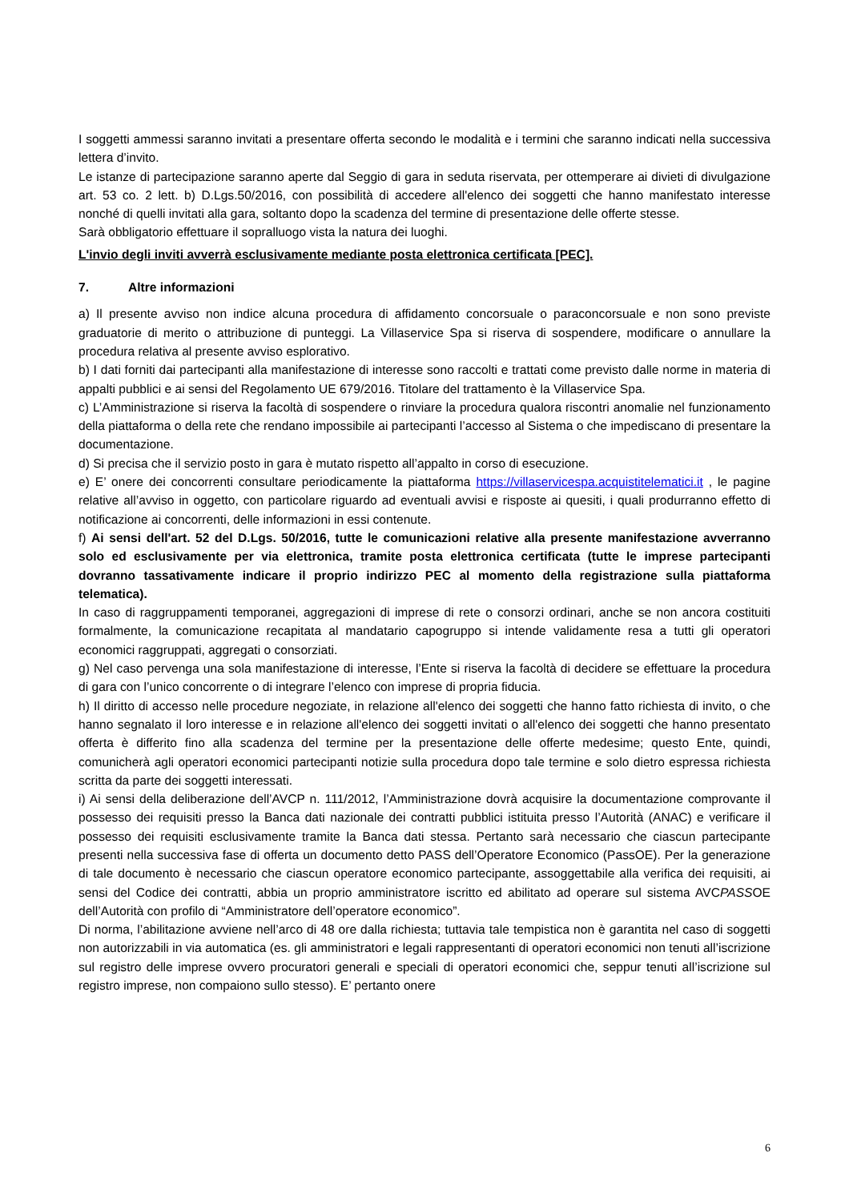I soggetti ammessi saranno invitati a presentare offerta secondo le modalità e i termini che saranno indicati nella successiva lettera d’invito.
Le istanze di partecipazione saranno aperte dal Seggio di gara in seduta riservata, per ottemperare ai divieti di divulgazione art. 53 co. 2 lett. b) D.Lgs.50/2016, con possibilità di accedere all'elenco dei soggetti che hanno manifestato interesse nonché di quelli invitati alla gara, soltanto dopo la scadenza del termine di presentazione delle offerte stesse.
Sarà obbligatorio effettuare il sopralluogo vista la natura dei luoghi.
L'invio degli inviti avverrà esclusivamente mediante posta elettronica certificata [PEC].
7. Altre informazioni
a) Il presente avviso non indice alcuna procedura di affidamento concorsuale o paraconcorsuale e non sono previste graduatorie di merito o attribuzione di punteggi. La Villaservice Spa si riserva di sospendere, modificare o annullare la procedura relativa al presente avviso esplorativo.
b) I dati forniti dai partecipanti alla manifestazione di interesse sono raccolti e trattati come previsto dalle norme in materia di appalti pubblici e ai sensi del Regolamento UE 679/2016. Titolare del trattamento è la Villaservice Spa.
c) L’Amministrazione si riserva la facoltà di sospendere o rinviare la procedura qualora riscontri anomalie nel funzionamento della piattaforma o della rete che rendano impossibile ai partecipanti l’accesso al Sistema o che impediscano di presentare la documentazione.
d) Si precisa che il servizio posto in gara è mutato rispetto all’appalto in corso di esecuzione.
e) E’ onere dei concorrenti consultare periodicamente la piattaforma https://villaservicespa.acquistitelematici.it , le pagine relative all’avviso in oggetto, con particolare riguardo ad eventuali avvisi e risposte ai quesiti, i quali produrranno effetto di notificazione ai concorrenti, delle informazioni in essi contenute.
f) Ai sensi dell'art. 52 del D.Lgs. 50/2016, tutte le comunicazioni relative alla presente manifestazione avverranno solo ed esclusivamente per via elettronica, tramite posta elettronica certificata (tutte le imprese partecipanti dovranno tassativamente indicare il proprio indirizzo PEC al momento della registrazione sulla piattaforma telematica).
In caso di raggruppamenti temporanei, aggregazioni di imprese di rete o consorzi ordinari, anche se non ancora costituiti formalmente, la comunicazione recapitata al mandatario capogruppo si intende validamente resa a tutti gli operatori economici raggruppati, aggregati o consorziati.
g) Nel caso pervenga una sola manifestazione di interesse, l’Ente si riserva la facoltà di decidere se effettuare la procedura di gara con l’unico concorrente o di integrare l’elenco con imprese di propria fiducia.
h) Il diritto di accesso nelle procedure negoziate, in relazione all'elenco dei soggetti che hanno fatto richiesta di invito, o che hanno segnalato il loro interesse e in relazione all'elenco dei soggetti invitati o all'elenco dei soggetti che hanno presentato offerta è differito fino alla scadenza del termine per la presentazione delle offerte medesime; questo Ente, quindi, comunicherà agli operatori economici partecipanti notizie sulla procedura dopo tale termine e solo dietro espressa richiesta scritta da parte dei soggetti interessati.
i) Ai sensi della deliberazione dell’AVCP n. 111/2012, l’Amministrazione dovrà acquisire la documentazione comprovante il possesso dei requisiti presso la Banca dati nazionale dei contratti pubblici istituita presso l’Autorità (ANAC) e verificare il possesso dei requisiti esclusivamente tramite la Banca dati stessa. Pertanto sarà necessario che ciascun partecipante presenti nella successiva fase di offerta un documento detto PASS dell’Operatore Economico (PassOE). Per la generazione di tale documento è necessario che ciascun operatore economico partecipante, assoggettabile alla verifica dei requisiti, ai sensi del Codice dei contratti, abbia un proprio amministratore iscritto ed abilitato ad operare sul sistema AVCPASSOE dell’Autorità con profilo di “Amministratore dell’operatore economico”.
Di norma, l’abilitazione avviene nell’arco di 48 ore dalla richiesta; tuttavia tale tempistica non è garantita nel caso di soggetti non autorizzabili in via automatica (es. gli amministratori e legali rappresentanti di operatori economici non tenuti all’iscrizione sul registro delle imprese ovvero procuratori generali e speciali di operatori economici che, seppur tenuti all’iscrizione sul registro imprese, non compaiono sullo stesso). E’ pertanto onere
6